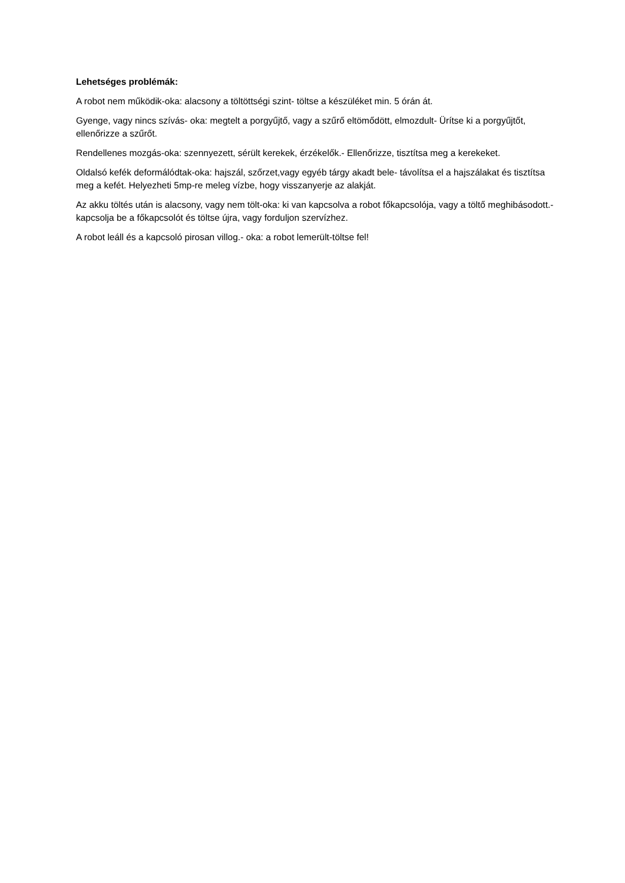Lehetséges problémák:
A robot nem működik-oka: alacsony a töltöttségi szint- töltse a készüléket min. 5 órán át.
Gyenge, vagy nincs szívás- oka: megtelt a porgyűjtő, vagy a szűrő eltömődött, elmozdult- Ürítse ki a porgyűjtőt, ellenőrizze a szűrőt.
Rendellenes mozgás-oka: szennyezett, sérült kerekek, érzékelők.- Ellenőrizze, tisztítsa meg a kerekeket.
Oldalsó kefék deformálódtak-oka: hajszál, szőrzet,vagy egyéb tárgy akadt bele- távolítsa el a hajszálakat és tisztítsa meg a kefét. Helyezheti 5mp-re meleg vízbe, hogy visszanyerje az alakját.
Az akku töltés után is alacsony, vagy nem tölt-oka: ki van kapcsolva a robot főkapcsolója, vagy a töltő meghibásodott.- kapcsolja be a főkapcsolót és töltse újra, vagy forduljon szervízhez.
A robot leáll és a kapcsoló pirosan villog.- oka: a robot lemerült-töltse fel!